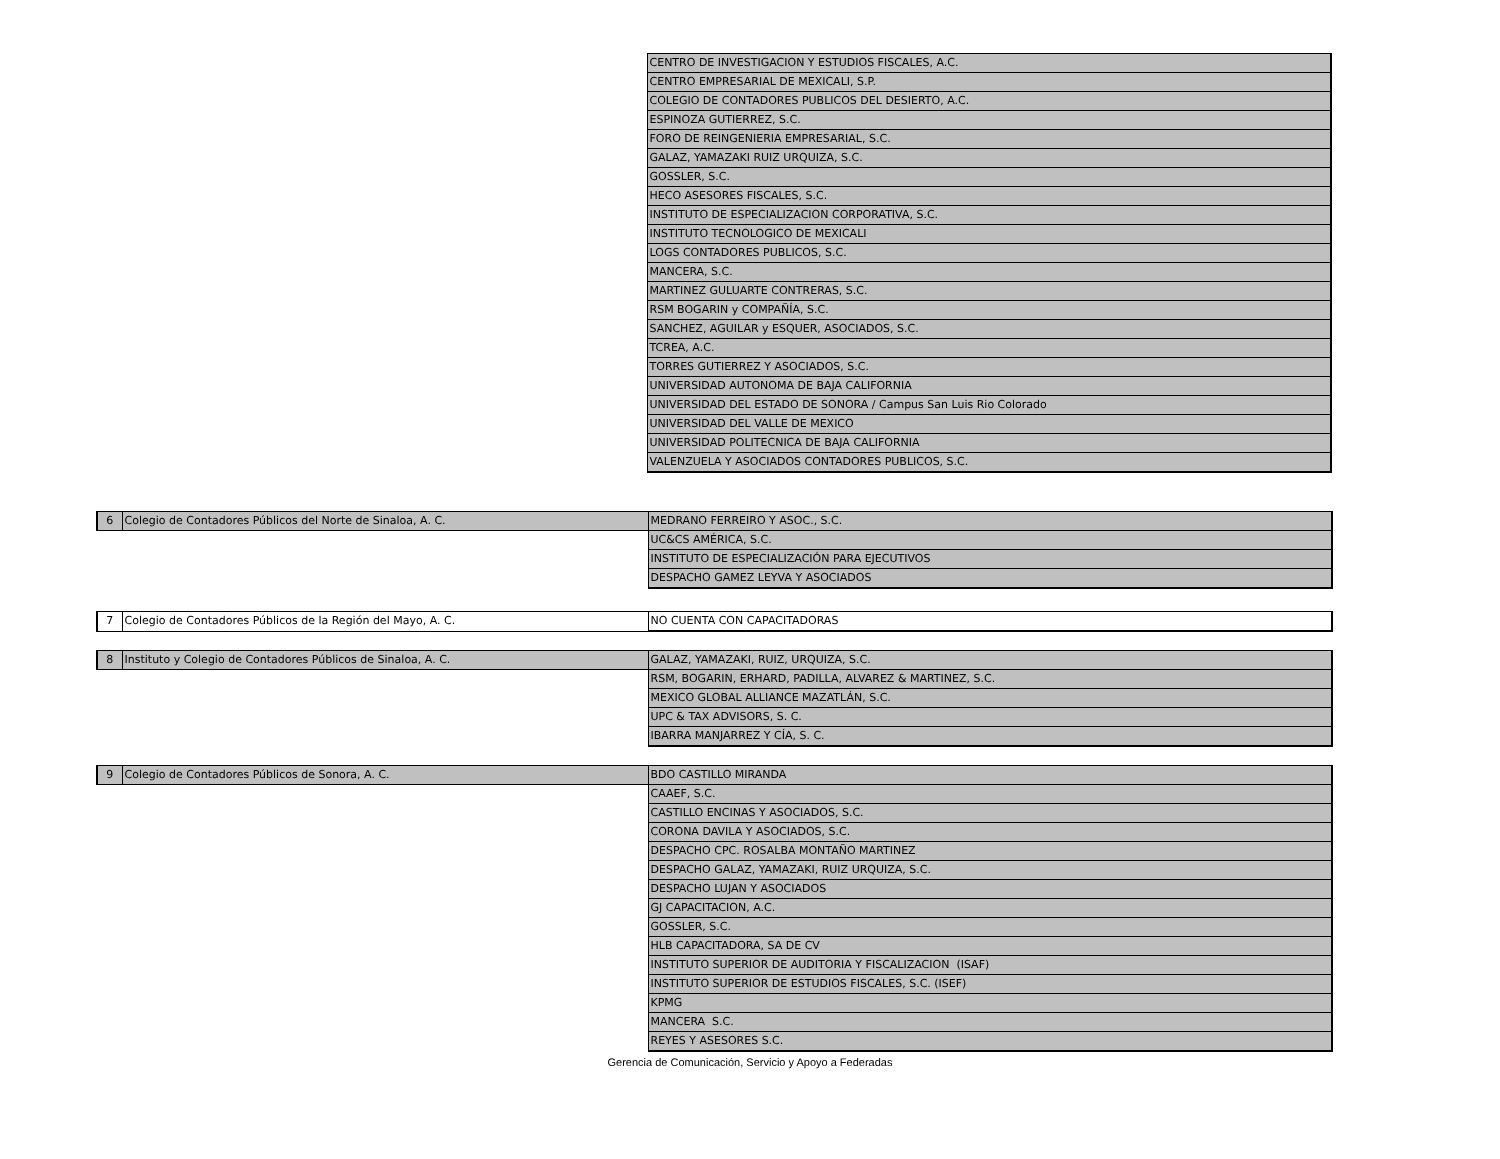| | | CENTRO DE INVESTIGACION Y ESTUDIOS FISCALES, A.C. |
| | | CENTRO EMPRESARIAL DE MEXICALI, S.P. |
| | | COLEGIO DE CONTADORES PUBLICOS DEL DESIERTO, A.C. |
| | | ESPINOZA GUTIERREZ, S.C. |
| | | FORO DE REINGENIERIA EMPRESARIAL, S.C. |
| | | GALAZ, YAMAZAKI RUIZ URQUIZA, S.C. |
| | | GOSSLER, S.C. |
| | | HECO ASESORES FISCALES, S.C. |
| | | INSTITUTO DE ESPECIALIZACION CORPORATIVA, S.C. |
| | | INSTITUTO TECNOLOGICO DE MEXICALI |
| | | LOGS CONTADORES PUBLICOS, S.C. |
| | | MANCERA, S.C. |
| | | MARTINEZ GULUARTE CONTRERAS, S.C. |
| | | RSM BOGARIN y COMPAÑÍA, S.C. |
| | | SANCHEZ, AGUILAR y ESQUER, ASOCIADOS, S.C. |
| | | TCREA, A.C. |
| | | TORRES GUTIERREZ Y ASOCIADOS, S.C. |
| | | UNIVERSIDAD AUTONOMA DE BAJA CALIFORNIA |
| | | UNIVERSIDAD DEL ESTADO DE SONORA / Campus San Luis Rio Colorado |
| | | UNIVERSIDAD DEL VALLE DE MEXICO |
| | | UNIVERSIDAD POLITECNICA DE BAJA CALIFORNIA |
| | | VALENZUELA Y ASOCIADOS CONTADORES PUBLICOS, S.C. |
| 6 | Colegio de Contadores Públicos del Norte de Sinaloa, A. C. | MEDRANO FERREIRO Y ASOC., S.C. |
| | | UC&CS AMÉRICA, S.C. |
| | | INSTITUTO DE ESPECIALIZACIÓN PARA EJECUTIVOS |
| | | DESPACHO GAMEZ LEYVA Y ASOCIADOS |
| 7 | Colegio de Contadores Públicos de la Región del Mayo, A. C. | NO CUENTA CON CAPACITADORAS |
| 8 | Instituto y Colegio de Contadores Públicos de Sinaloa, A. C. | GALAZ, YAMAZAKI, RUIZ, URQUIZA, S.C. |
| | | RSM, BOGARIN, ERHARD, PADILLA, ALVAREZ & MARTINEZ, S.C. |
| | | MEXICO GLOBAL ALLIANCE MAZATLÁN, S.C. |
| | | UPC & TAX ADVISORS, S. C. |
| | | IBARRA MANJARREZ Y CÍA, S. C. |
| 9 | Colegio de Contadores Públicos de Sonora, A. C. | BDO CASTILLO MIRANDA |
| | | CAAEF, S.C. |
| | | CASTILLO ENCINAS Y ASOCIADOS, S.C. |
| | | CORONA DAVILA Y ASOCIADOS, S.C. |
| | | DESPACHO CPC. ROSALBA MONTAÑO MARTINEZ |
| | | DESPACHO GALAZ, YAMAZAKI, RUIZ URQUIZA, S.C. |
| | | DESPACHO LUJAN Y ASOCIADOS |
| | | GJ CAPACITACION, A.C. |
| | | GOSSLER, S.C. |
| | | HLB CAPACITADORA, SA DE CV |
| | | INSTITUTO SUPERIOR DE AUDITORIA Y FISCALIZACION (ISAF) |
| | | INSTITUTO SUPERIOR DE ESTUDIOS FISCALES, S.C. (ISEF) |
| | | KPMG |
| | | MANCERA S.C. |
| | | REYES Y ASESORES S.C. |
Gerencia de Comunicación, Servicio y Apoyo a Federadas